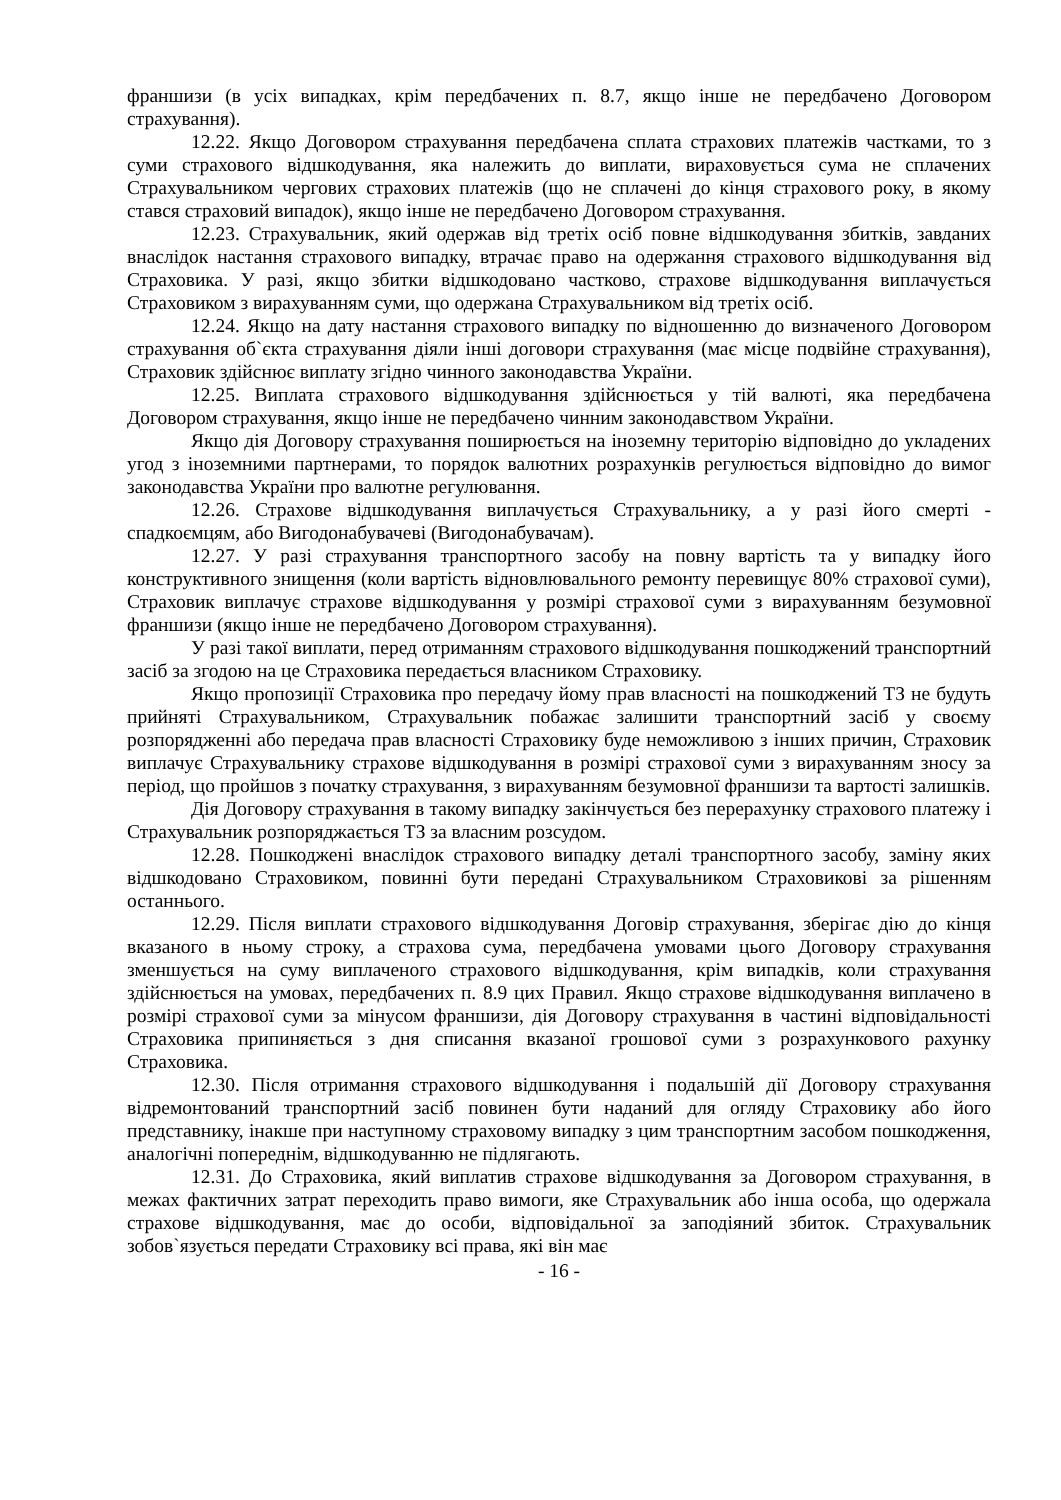франшизи (в усіх випадках, крім передбачених п. 8.7, якщо інше не передбачено Договором страхування).
12.22. Якщо Договором страхування передбачена сплата страхових платежів частками, то з суми страхового відшкодування, яка належить до виплати, вираховується сума не сплачених Страхувальником чергових страхових платежів (що не сплачені до кінця страхового року, в якому стався страховий випадок), якщо інше не передбачено Договором страхування.
12.23. Страхувальник, який одержав від третіх осіб повне відшкодування збитків, завданих внаслідок настання страхового випадку, втрачає право на одержання страхового відшкодування від Страховика. У разі, якщо збитки відшкодовано частково, страхове відшкодування виплачується Страховиком з вирахуванням суми, що одержана Страхувальником від третіх осіб.
12.24. Якщо на дату настання страхового випадку по відношенню до визначеного Договором страхування об`єкта страхування діяли інші договори страхування (має місце подвійне страхування), Страховик здійснює виплату згідно чинного законодавства України.
12.25. Виплата страхового відшкодування здійснюється у тій валюті, яка передбачена Договором страхування, якщо інше не передбачено чинним законодавством України.
Якщо дія Договору страхування поширюється на іноземну територію відповідно до укладених угод з іноземними партнерами, то порядок валютних розрахунків регулюється відповідно до вимог законодавства України про валютне регулювання.
12.26. Страхове відшкодування виплачується Страхувальнику, а у разі його смерті - спадкоємцям, або Вигодонабувачеві (Вигодонабувачам).
12.27. У разі страхування транспортного засобу на повну вартість та у випадку його конструктивного знищення (коли вартість відновлювального ремонту перевищує 80% страхової суми), Страховик виплачує страхове відшкодування у розмірі страхової суми з вирахуванням безумовної франшизи (якщо інше не передбачено Договором страхування).
У разі такої виплати, перед отриманням страхового відшкодування пошкоджений транспортний засіб за згодою на це Страховика передається власником Страховику.
Якщо пропозиції Страховика про передачу йому прав власності на пошкоджений ТЗ не будуть прийняті Страхувальником, Страхувальник побажає залишити транспортний засіб у своєму розпорядженні або передача прав власності Страховику буде неможливою з інших причин, Страховик виплачує Страхувальнику страхове відшкодування в розмірі страхової суми з вирахуванням зносу за період, що пройшов з початку страхування, з вирахуванням безумовної франшизи та вартості залишків.
Дія Договору страхування в такому випадку закінчується без перерахунку страхового платежу і Страхувальник розпоряджається ТЗ за власним розсудом.
12.28. Пошкоджені внаслідок страхового випадку деталі транспортного засобу, заміну яких відшкодовано Страховиком, повинні бути передані Страхувальником Страховикові за рішенням останнього.
12.29. Після виплати страхового відшкодування Договір страхування, зберігає дію до кінця вказаного в ньому строку, а страхова сума, передбачена умовами цього Договору страхування зменшується на суму виплаченого страхового відшкодування, крім випадків, коли страхування здійснюється на умовах, передбачених п. 8.9 цих Правил. Якщо страхове відшкодування виплачено в розмірі страхової суми за мінусом франшизи, дія Договору страхування в частині відповідальності Страховика припиняється з дня списання вказаної грошової суми з розрахункового рахунку Страховика.
12.30. Після отримання страхового відшкодування і подальшій дії Договору страхування відремонтований транспортний засіб повинен бути наданий для огляду Страховику або його представнику, інакше при наступному страховому випадку з цим транспортним засобом пошкодження, аналогічні попереднім, відшкодуванню не підлягають.
12.31. До Страховика, який виплатив страхове відшкодування за Договором страхування, в межах фактичних затрат переходить право вимоги, яке Страхувальник або інша особа, що одержала страхове відшкодування, має до особи, відповідальної за заподіяний збиток. Страхувальник зобов`язується передати Страховику всі права, які він має
- 16 -